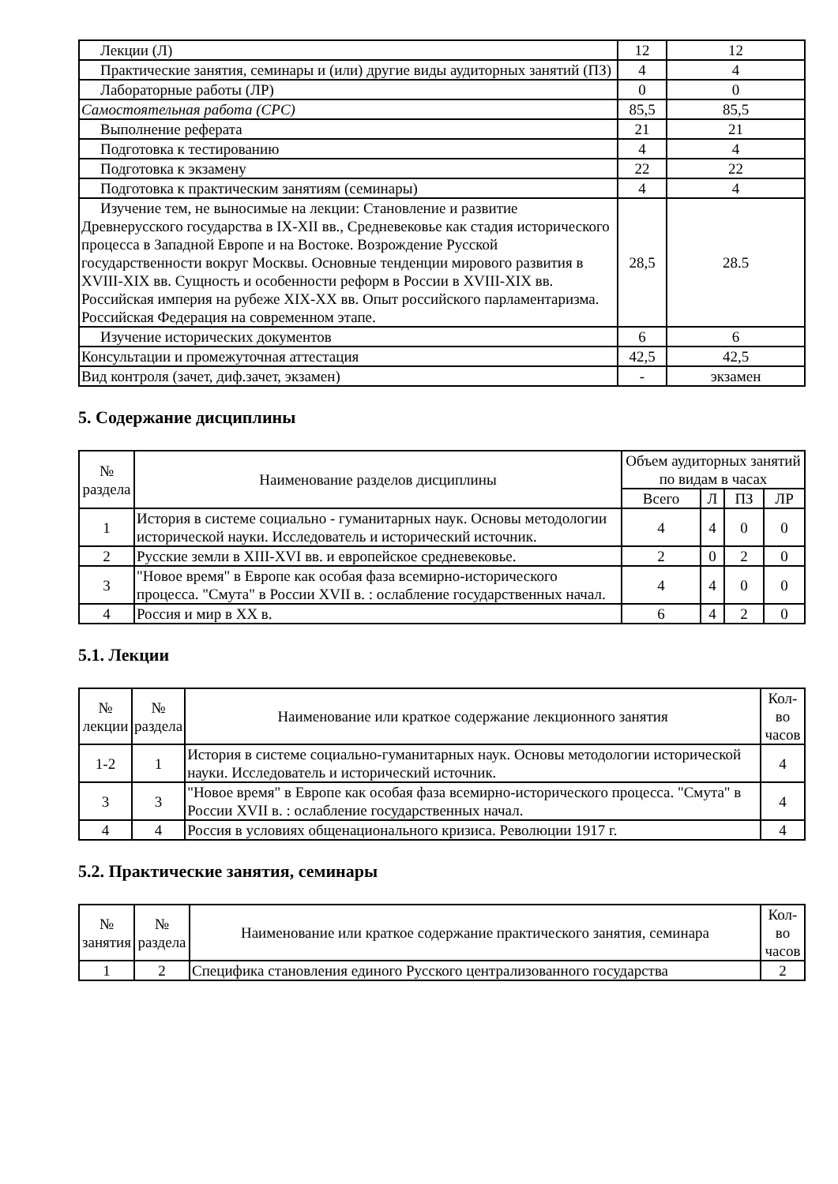| Лекции (Л) | 12 | 12 |
| Практические занятия, семинары и (или) другие виды аудиторных занятий (ПЗ) | 4 | 4 |
| Лабораторные работы (ЛР) | 0 | 0 |
| Самостоятельная работа (СРС) | 85,5 | 85,5 |
| Выполнение реферата | 21 | 21 |
| Подготовка к тестированию | 4 | 4 |
| Подготовка к экзамену | 22 | 22 |
| Подготовка к практическим занятиям (семинары) | 4 | 4 |
| Изучение тем, не выносимые на лекции: Становление и развитие Древнерусского государства в IX-XII вв., Средневековье как стадия исторического процесса в Западной Европе и на Востоке. Возрождение Русской государственности вокруг Москвы. Основные тенденции мирового развития в XVIII-XIX вв. Сущность и особенности реформ в России в XVIII-XIX вв. Российская империя на рубеже XIX-XX вв. Опыт российского парламентаризма. Российская Федерация на современном этапе. | 28,5 | 28.5 |
| Изучение исторических документов | 6 | 6 |
| Консультации и промежуточная аттестация | 42,5 | 42,5 |
| Вид контроля (зачет, диф.зачет, экзамен) | - | экзамен |
5. Содержание дисциплины
| № раздела | Наименование разделов дисциплины | Объем аудиторных занятий по видам в часах | | | |
| --- | --- | --- | --- | --- | --- |
| | | Всего | Л | ПЗ | ЛР |
| 1 | История в системе социально - гуманитарных наук. Основы методологии исторической науки. Исследователь и исторический источник. | 4 | 4 | 0 | 0 |
| 2 | Русские земли в XIII-XVI вв. и европейское средневековье. | 2 | 0 | 2 | 0 |
| 3 | "Новое время" в Европе как особая фаза всемирно-исторического процесса. "Смута" в России XVII в. : ослабление государственных начал. | 4 | 4 | 0 | 0 |
| 4 | Россия и мир в XX в. | 6 | 4 | 2 | 0 |
5.1. Лекции
| № лекции | № раздела | Наименование или краткое содержание лекционного занятия | Кол- во часов |
| --- | --- | --- | --- |
| 1-2 | 1 | История в системе социально-гуманитарных наук. Основы методологии исторической науки. Исследователь и исторический источник. | 4 |
| 3 | 3 | "Новое время" в Европе как особая фаза всемирно-исторического процесса. "Смута" в России XVII в. : ослабление государственных начал. | 4 |
| 4 | 4 | Россия в условиях общенационального кризиса. Революции 1917 г. | 4 |
5.2. Практические занятия, семинары
| № занятия | № раздела | Наименование или краткое содержание практического занятия, семинара | Кол- во часов |
| --- | --- | --- | --- |
| 1 | 2 | Специфика становления единого Русского централизованного государства | 2 |